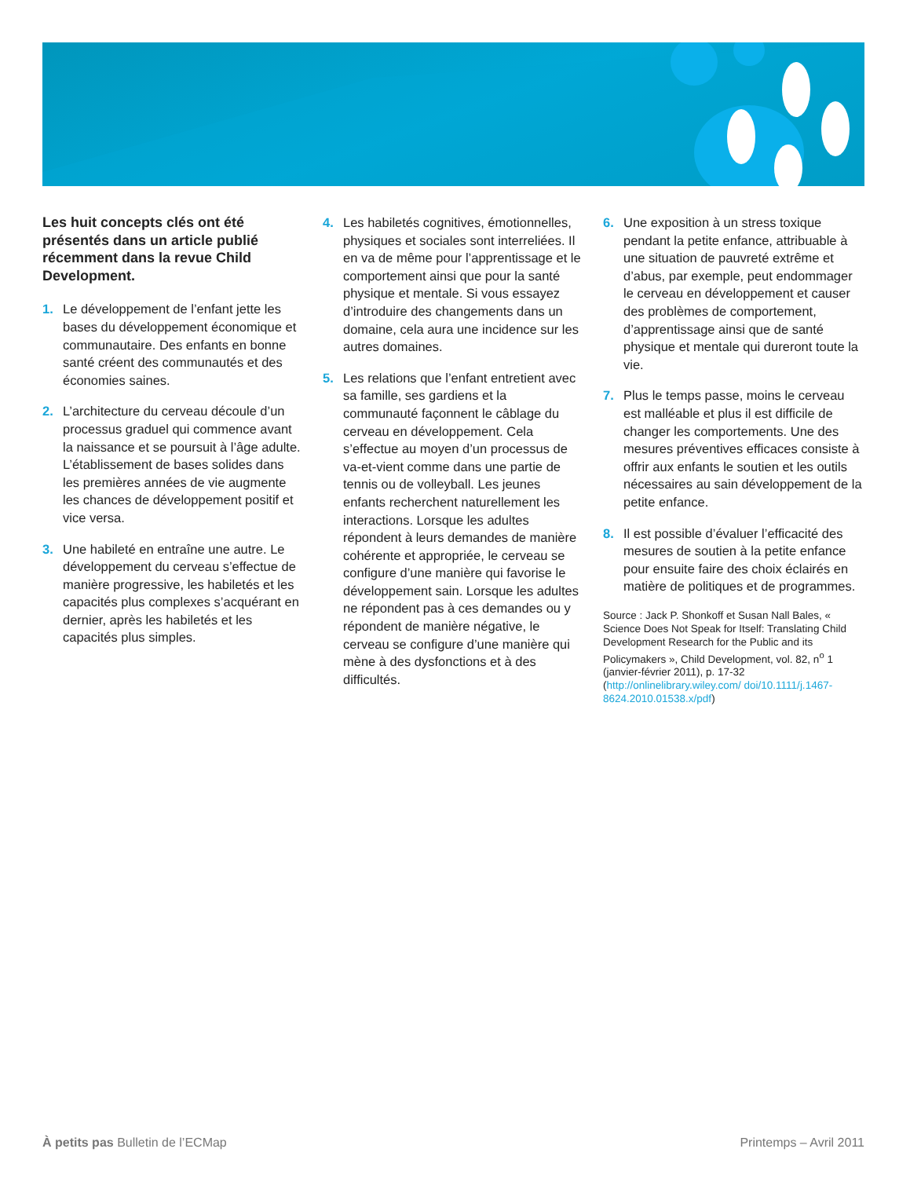Les huit concepts clés ont été présentés dans un article publié récemment dans la revue Child Development.
1. Le développement de l’enfant jette les bases du développement économique et communautaire. Des enfants en bonne santé créent des communautés et des économies saines.
2. L’architecture du cerveau découle d’un processus graduel qui commence avant la naissance et se poursuit à l’âge adulte. L’établissement de bases solides dans les premières années de vie augmente les chances de développement positif et vice versa.
3. Une habileté en entraîne une autre. Le développement du cerveau s’effectue de manière progressive, les habiletés et les capacités plus complexes s’acquérant en dernier, après les habiletés et les capacités plus simples.
4. Les habiletés cognitives, émotionnelles, physiques et sociales sont interreliées. Il en va de même pour l’apprentissage et le comportement ainsi que pour la santé physique et mentale. Si vous essayez d’introduire des changements dans un domaine, cela aura une incidence sur les autres domaines.
5. Les relations que l’enfant entretient avec sa famille, ses gardiens et la communauté façonnent le câblage du cerveau en développement. Cela s’effectue au moyen d’un processus de va-et-vient comme dans une partie de tennis ou de volleyball. Les jeunes enfants recherchent naturellement les interactions. Lorsque les adultes répondent à leurs demandes de manière cohérente et appropriée, le cerveau se configure d’une manière qui favorise le développement sain. Lorsque les adultes ne répondent pas à ces demandes ou y répondent de manière négative, le cerveau se configure d’une manière qui mène à des dysfonctions et à des difficultés.
6. Une exposition à un stress toxique pendant la petite enfance, attribuable à une situation de pauvreté extrême et d’abus, par exemple, peut endommager le cerveau en développement et causer des problèmes de comportement, d’apprentissage ainsi que de santé physique et mentale qui dureront toute la vie.
7. Plus le temps passe, moins le cerveau est malléable et plus il est difficile de changer les comportements. Une des mesures préventives efficaces consiste à offrir aux enfants le soutien et les outils nécessaires au sain développement de la petite enfance.
8. Il est possible d’évaluer l’efficacité des mesures de soutien à la petite enfance pour ensuite faire des choix éclairés en matière de politiques et de programmes.
Source : Jack P. Shonkoff et Susan Nall Bales, « Science Does Not Speak for Itself: Translating Child Development Research for the Public and its Policymakers », Child Development, vol. 82, n<sup>o</sup> 1 (janvier-février 2011), p. 17-32 (http://onlinelibrary.wiley.com/ doi/10.1111/j.1467-8624.2010.01538.x/pdf)
À petits pas Bulletin de l’ECMap Printemps – Avril 2011